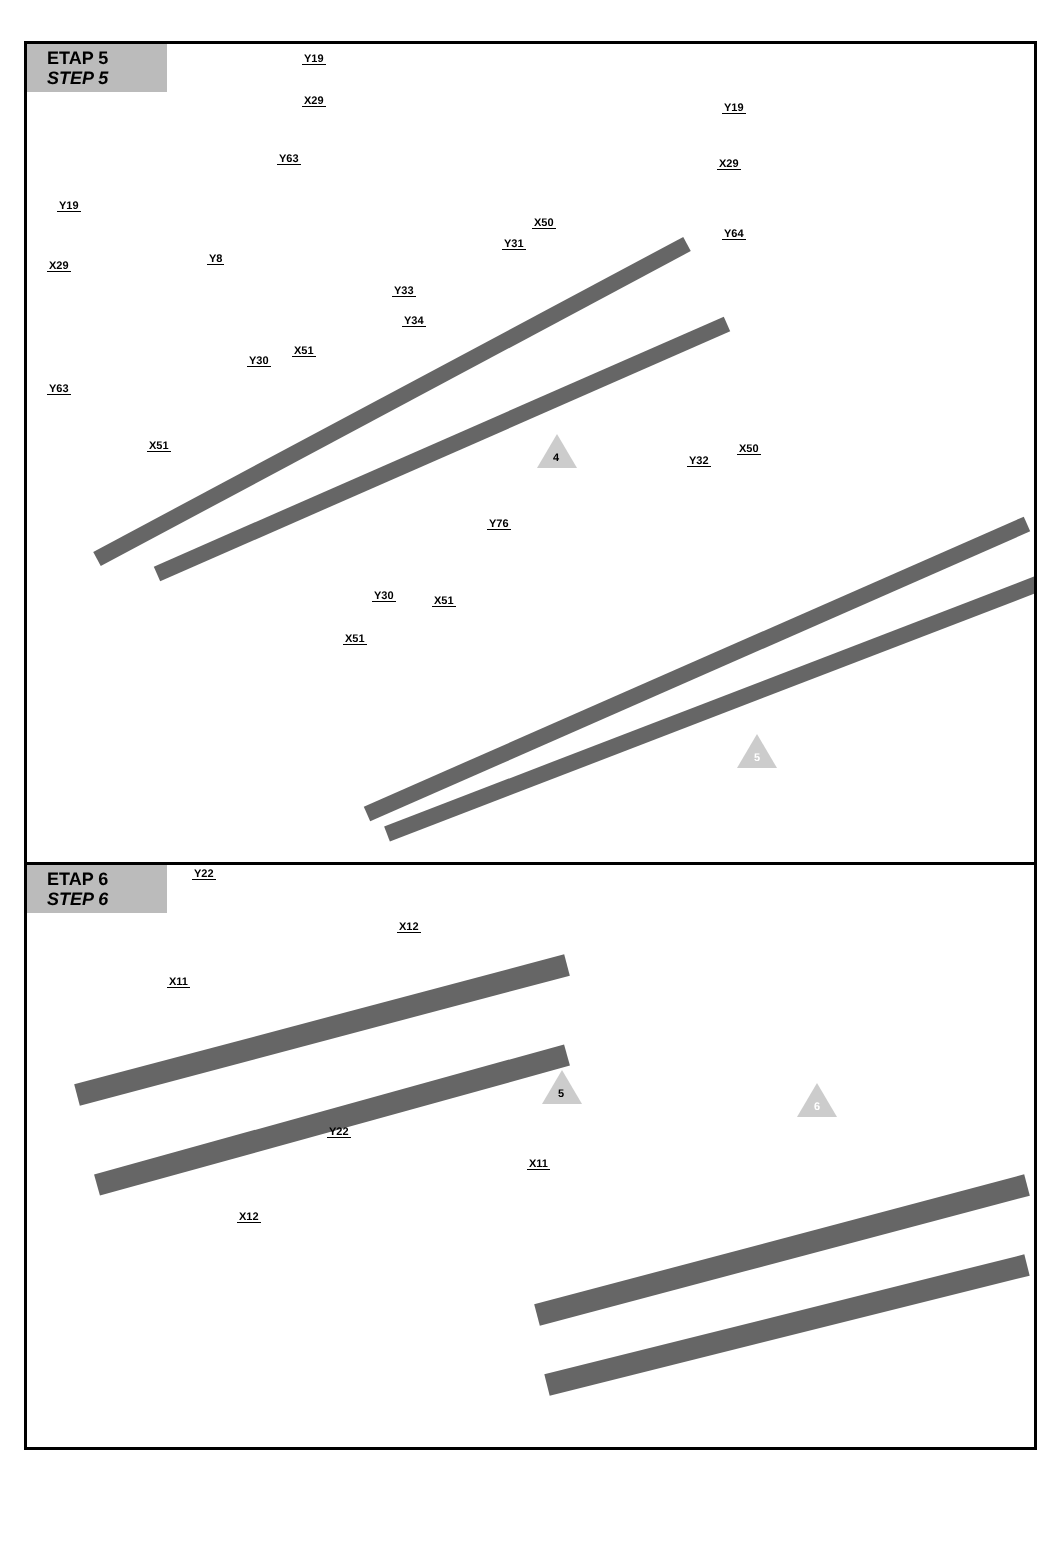ETAP 5
STEP 5
Y19
X29
Y63
Y8
Y63
X29
Y19
Y30
X51
X51
Y33
Y34
Y31
X50
Y19
X29
Y64
Y32
X50
Y76
Y30 X51
X51
4
5
ETAP 6
STEP 6
Y22
X12
X11
Y22
X11
X12
5
6